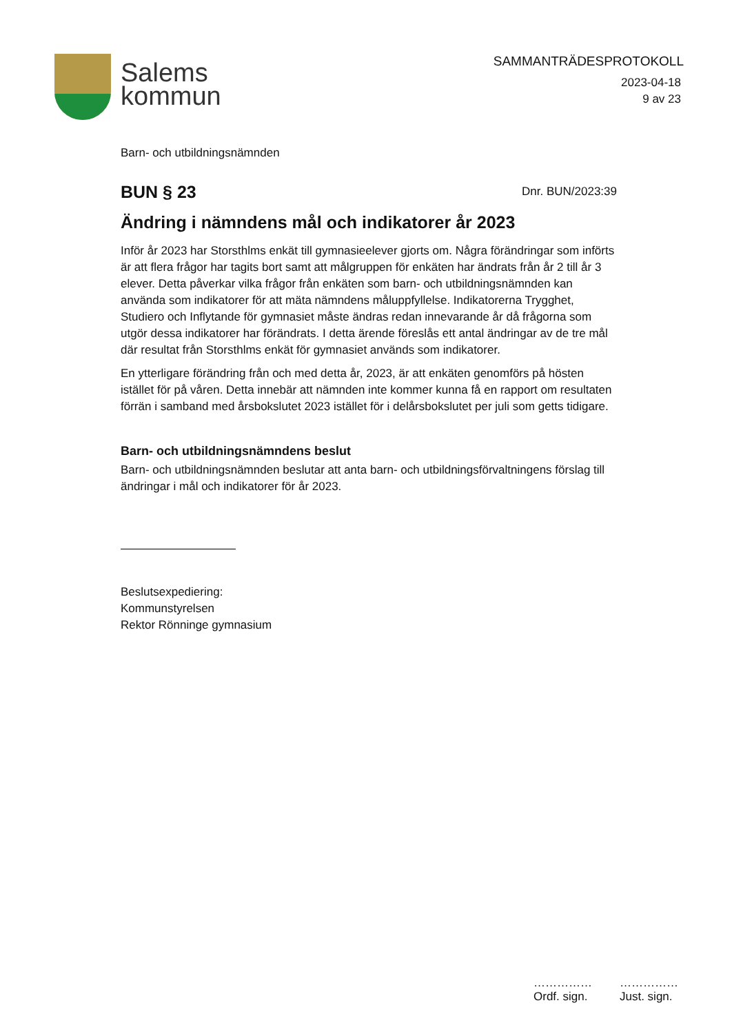Salems
kommun
SAMMANTRÄDESPROTOKOLL
2023-04-18
9 av 23
Barn- och utbildningsnämnden
BUN § 23
Dnr. BUN/2023:39
Ändring i nämndens mål och indikatorer år 2023
Inför år 2023 har Storsthlms enkät till gymnasieelever gjorts om. Några förändringar som införts är att flera frågor har tagits bort samt att målgruppen för enkäten har ändrats från år 2 till år 3 elever. Detta påverkar vilka frågor från enkäten som barn- och utbildningsnämnden kan använda som indikatorer för att mäta nämndens måluppfyllelse. Indikatorerna Trygghet, Studiero och Inflytande för gymnasiet måste ändras redan innevarande år då frågorna som utgör dessa indikatorer har förändrats. I detta ärende föreslås ett antal ändringar av de tre mål där resultat från Storsthlms enkät för gymnasiet används som indikatorer.
En ytterligare förändring från och med detta år, 2023, är att enkäten genomförs på hösten istället för på våren. Detta innebär att nämnden inte kommer kunna få en rapport om resultaten förrän i samband med årsbokslutet 2023 istället för i delårsbokslutet per juli som getts tidigare.
Barn- och utbildningsnämndens beslut
Barn- och utbildningsnämnden beslutar att anta barn- och utbildningsförvaltningens förslag till ändringar i mål och indikatorer för år 2023.
Beslutsexpediering:
Kommunstyrelsen
Rektor Rönninge gymnasium
……………
Ordf. sign.
……………
Just. sign.